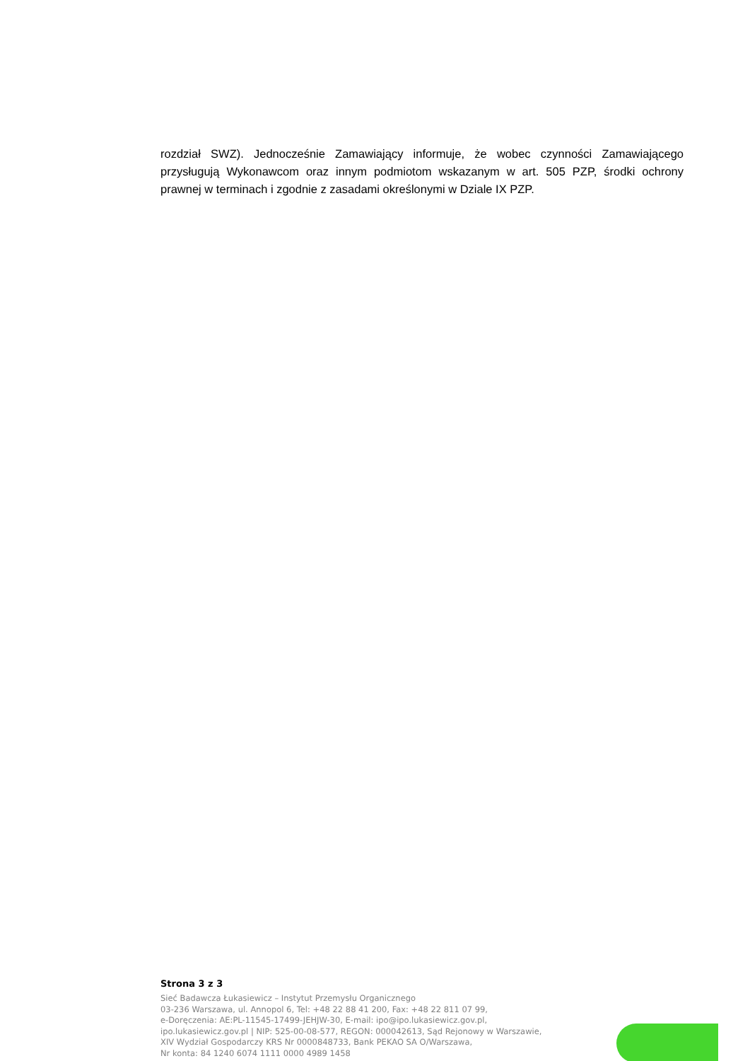rozdział SWZ). Jednocześnie Zamawiający informuje, że wobec czynności Zamawiającego przysługują Wykonawcom oraz innym podmiotom wskazanym w art. 505 PZP, środki ochrony prawnej w terminach i zgodnie z zasadami określonymi w Dziale IX PZP.
Strona 3 z 3
Sieć Badawcza Łukasiewicz – Instytut Przemysłu Organicznego
03-236 Warszawa, ul. Annopol 6, Tel: +48 22 88 41 200, Fax: +48 22 811 07 99,
e-Doręczenia: AE:PL-11545-17499-JEHJW-30, E-mail: ipo@ipo.lukasiewicz.gov.pl,
ipo.lukasiewicz.gov.pl | NIP: 525-00-08-577, REGON: 000042613, Sąd Rejonowy w Warszawie,
XIV Wydział Gospodarczy KRS Nr 0000848733, Bank PEKAO SA O/Warszawa,
Nr konta: 84 1240 6074 1111 0000 4989 1458